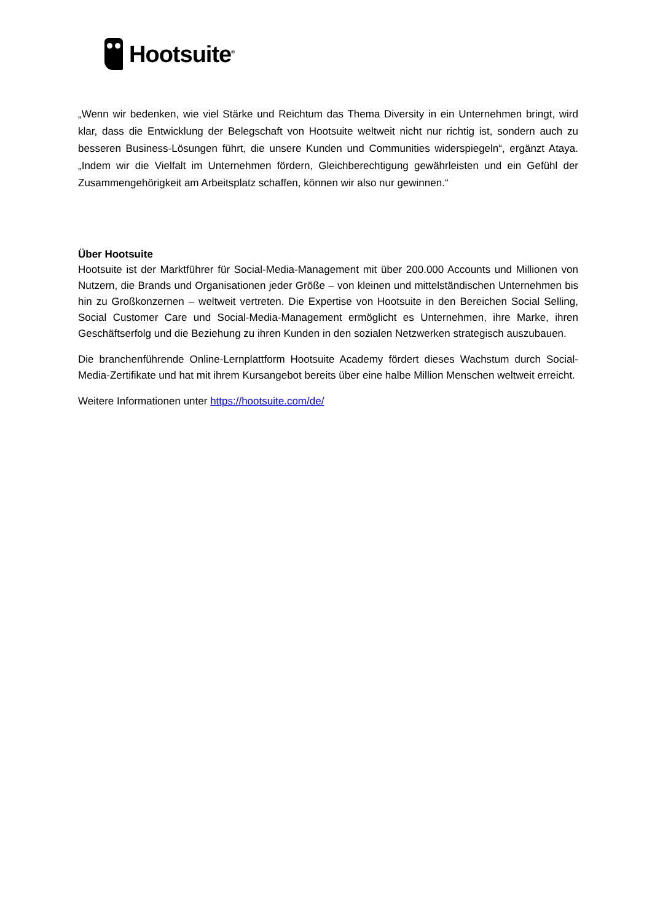Hootsuite<sup>®</sup>
„Wenn wir bedenken, wie viel Stärke und Reichtum das Thema Diversity in ein Unternehmen bringt, wird klar, dass die Entwicklung der Belegschaft von Hootsuite weltweit nicht nur richtig ist, sondern auch zu besseren Business-Lösungen führt, die unsere Kunden und Communities widerspiegeln“, ergänzt Ataya. „Indem wir die Vielfalt im Unternehmen fördern, Gleichberechtigung gewährleisten und ein Gefühl der Zusammengehörigkeit am Arbeitsplatz schaffen, können wir also nur gewinnen.“
Über Hootsuite
Hootsuite ist der Marktführer für Social-Media-Management mit über 200.000 Accounts und Millionen von Nutzern, die Brands und Organisationen jeder Größe – von kleinen und mittelständischen Unternehmen bis hin zu Großkonzernen – weltweit vertreten. Die Expertise von Hootsuite in den Bereichen Social Selling, Social Customer Care und Social-Media-Management ermöglicht es Unternehmen, ihre Marke, ihren Geschäftserfolg und die Beziehung zu ihren Kunden in den sozialen Netzwerken strategisch auszubauen.
Die branchenführende Online-Lernplattform Hootsuite Academy fördert dieses Wachstum durch Social-Media-Zertifikate und hat mit ihrem Kursangebot bereits über eine halbe Million Menschen weltweit erreicht.
Weitere Informationen unter https://hootsuite.com/de/